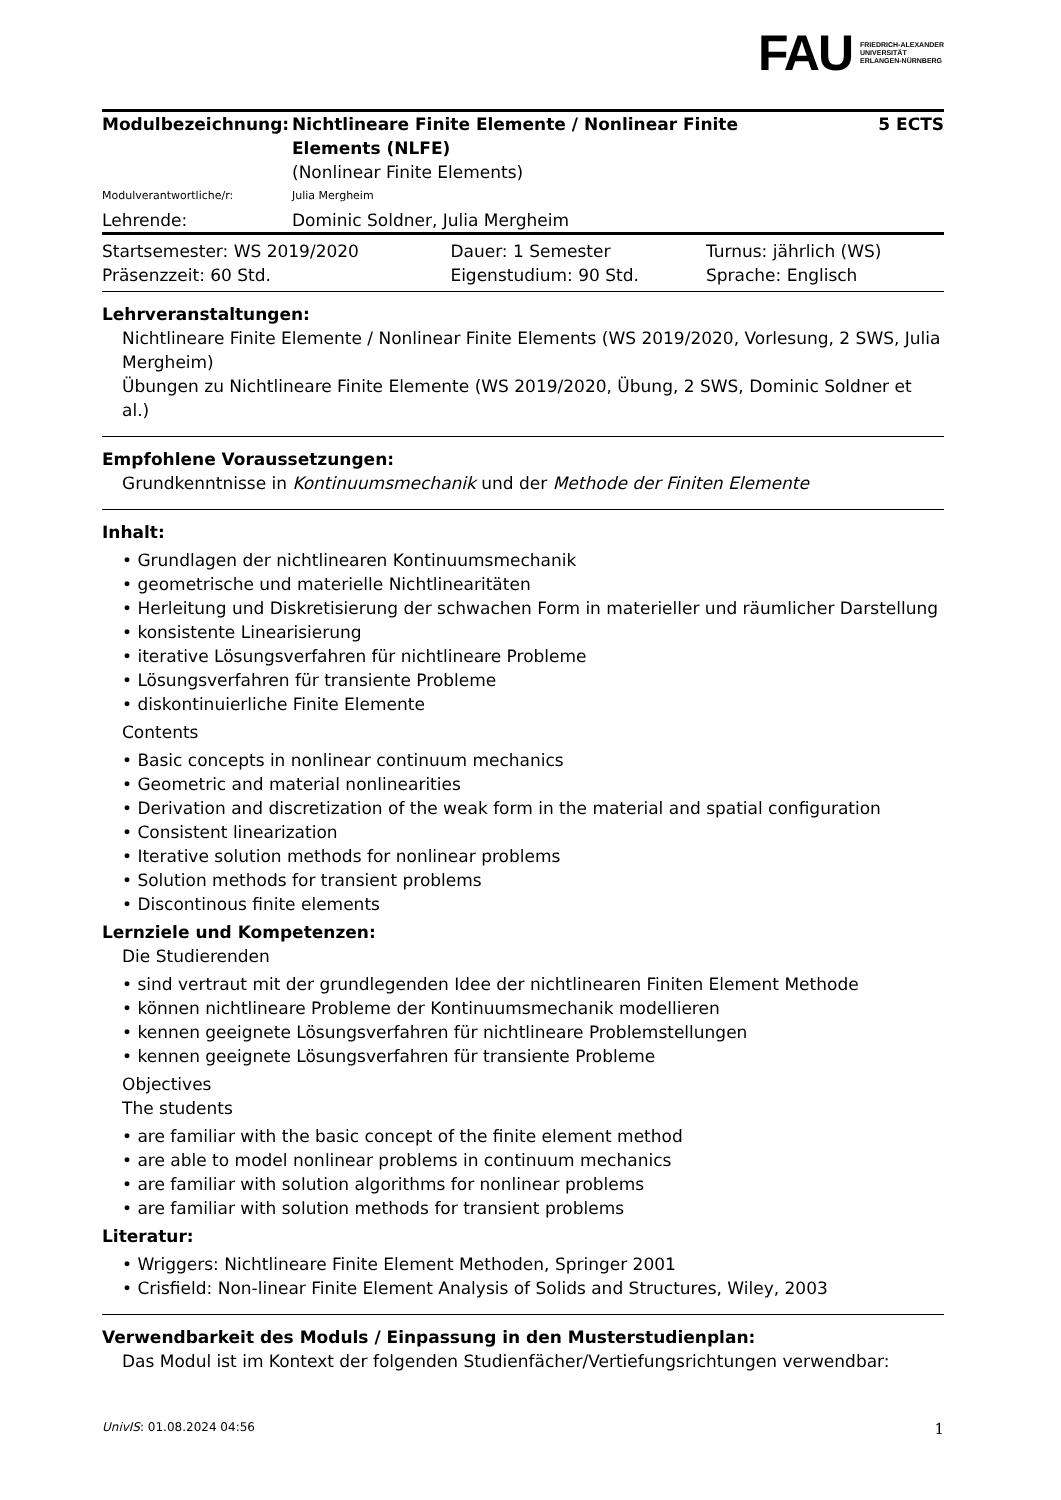FAU
FRIEDRICH-ALEXANDER
UNIVERSITÄT
ERLANGEN-NÜRNBERG
| Modulbezeichnung: | Nichtlineare Finite Elemente / Nonlinear Finite Elements (NLFE) (Nonlinear Finite Elements) | 5 ECTS |
| Modulverantwortliche/r: | Julia Mergheim | |
| Lehrende: | Dominic Soldner, Julia Mergheim | |
| Startsemester: WS 2019/2020 | Dauer: 1 Semester | Turnus: jährlich (WS) |
| Präsenzzeit: 60 Std. | Eigenstudium: 90 Std. | Sprache: Englisch |
Lehrveranstaltungen:
Nichtlineare Finite Elemente / Nonlinear Finite Elements (WS 2019/2020, Vorlesung, 2 SWS, Julia Mergheim)
Übungen zu Nichtlineare Finite Elemente (WS 2019/2020, Übung, 2 SWS, Dominic Soldner et al.)
Empfohlene Voraussetzungen:
Grundkenntnisse in Kontinuumsmechanik und der Methode der Finiten Elemente
Inhalt:
• Grundlagen der nichtlinearen Kontinuumsmechanik
• geometrische und materielle Nichtlinearitäten
• Herleitung und Diskretisierung der schwachen Form in materieller und räumlicher Darstellung
• konsistente Linearisierung
• iterative Lösungsverfahren für nichtlineare Probleme
• Lösungsverfahren für transiente Probleme
• diskontinuierliche Finite Elemente
Contents
• Basic concepts in nonlinear continuum mechanics
• Geometric and material nonlinearities
• Derivation and discretization of the weak form in the material and spatial configuration
• Consistent linearization
• Iterative solution methods for nonlinear problems
• Solution methods for transient problems
• Discontinous finite elements
Lernziele und Kompetenzen:
Die Studierenden
• sind vertraut mit der grundlegenden Idee der nichtlinearen Finiten Element Methode
• können nichtlineare Probleme der Kontinuumsmechanik modellieren
• kennen geeignete Lösungsverfahren für nichtlineare Problemstellungen
• kennen geeignete Lösungsverfahren für transiente Probleme
Objectives
The students
• are familiar with the basic concept of the finite element method
• are able to model nonlinear problems in continuum mechanics
• are familiar with solution algorithms for nonlinear problems
• are familiar with solution methods for transient problems
Literatur:
• Wriggers: Nichtlineare Finite Element Methoden, Springer 2001
• Crisfield: Non-linear Finite Element Analysis of Solids and Structures, Wiley, 2003
Verwendbarkeit des Moduls / Einpassung in den Musterstudienplan:
Das Modul ist im Kontext der folgenden Studienfächer/Vertiefungsrichtungen verwendbar:
UnivIS: 01.08.2024 04:56 1